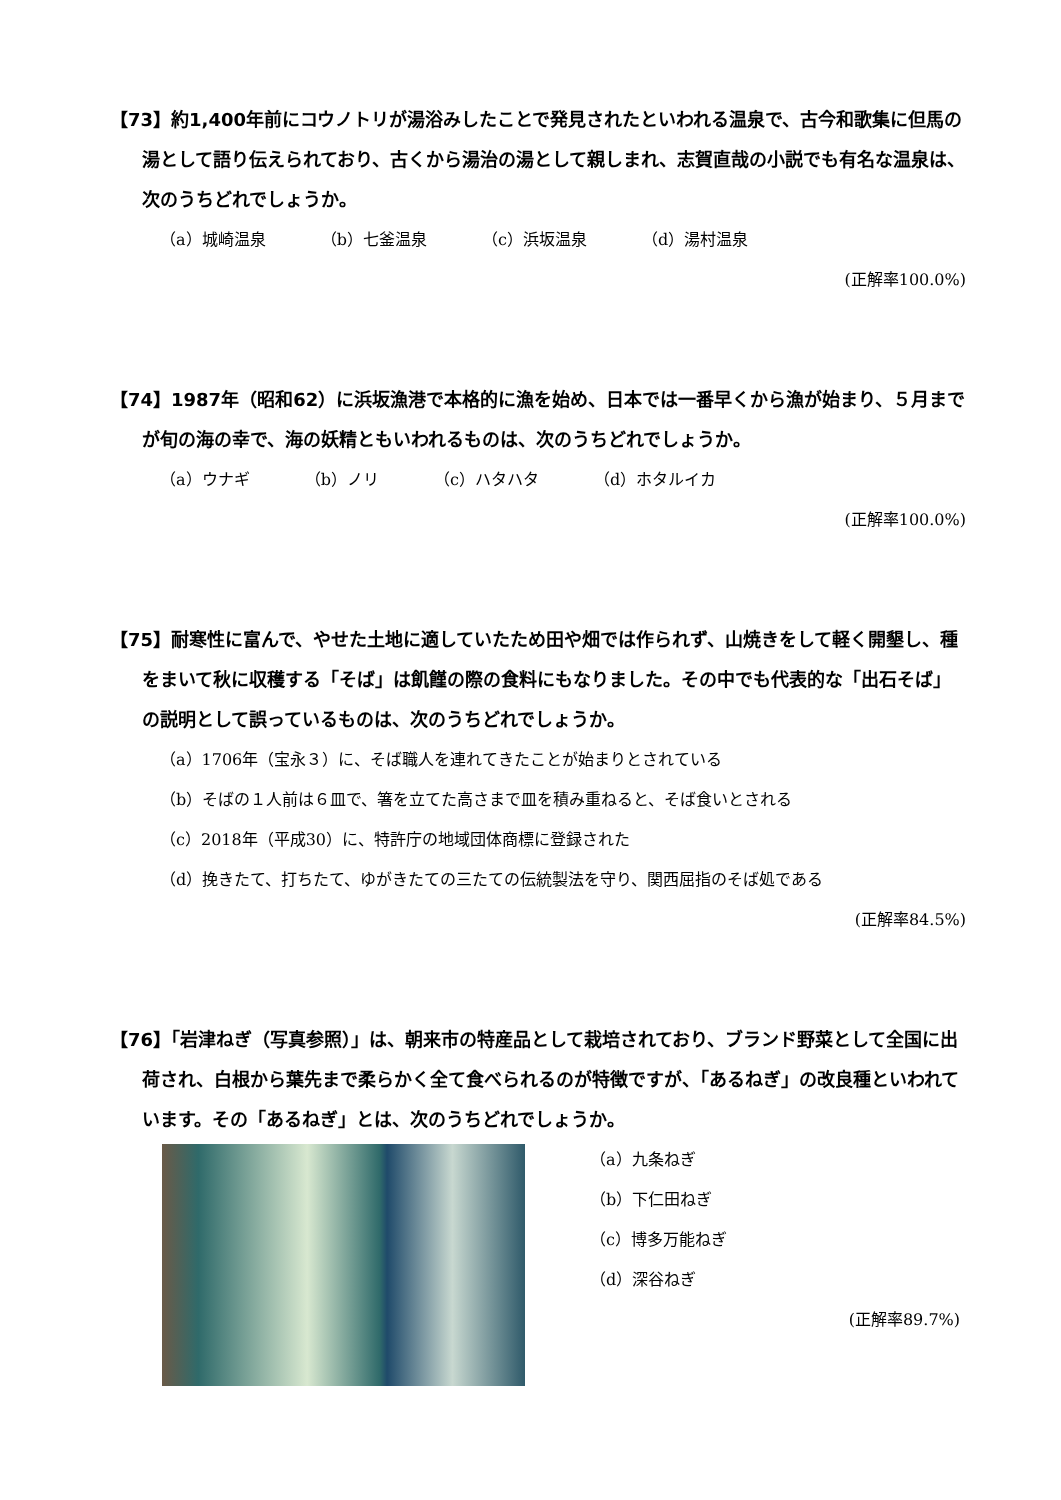【73】約1,400年前にコウノトリが湯浴みしたことで発見されたといわれる温泉で、古今和歌集に但馬の湯として語り伝えられており、古くから湯治の湯として親しまれ、志賀直哉の小説でも有名な温泉は、次のうちどれでしょうか。
（a）城崎温泉 （b）七釜温泉 （c）浜坂温泉 （d）湯村温泉
(正解率100.0%)
【74】1987年（昭和62）に浜坂漁港で本格的に漁を始め、日本では一番早くから漁が始まり、５月までが旬の海の幸で、海の妖精ともいわれるものは、次のうちどれでしょうか。
（a）ウナギ （b）ノリ （c）ハタハタ （d）ホタルイカ
(正解率100.0%)
【75】耐寒性に富んで、やせた土地に適していたため田や畑では作られず、山焼きをして軽く開墾し、種をまいて秋に収穫する「そば」は飢饉の際の食料にもなりました。その中でも代表的な「出石そば」の説明として誤っているものは、次のうちどれでしょうか。
（a）1706年（宝永３）に、そば職人を連れてきたことが始まりとされている
（b）そばの１人前は６皿で、箸を立てた高さまで皿を積み重ねると、そば食いとされる
（c）2018年（平成30）に、特許庁の地域団体商標に登録された
（d）挽きたて、打ちたて、ゆがきたての三たての伝統製法を守り、関西屈指のそば処である
(正解率84.5%)
【76】「岩津ねぎ（写真参照）」は、朝来市の特産品として栽培されており、ブランド野菜として全国に出荷され、白根から葉先まで柔らかく全て食べられるのが特徴ですが、「あるねぎ」の改良種といわれています。その「あるねぎ」とは、次のうちどれでしょうか。
（a）九条ねぎ
（b）下仁田ねぎ
（c）博多万能ねぎ
（d）深谷ねぎ
(正解率89.7%)